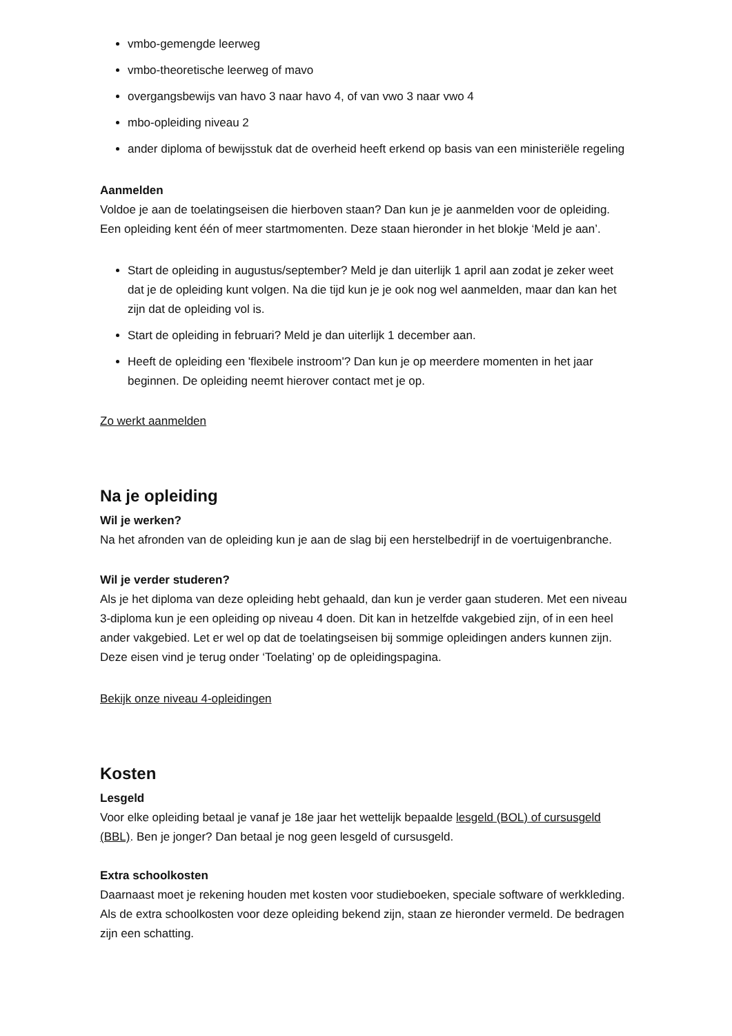vmbo-gemengde leerweg
vmbo-theoretische leerweg of mavo
overgangsbewijs van havo 3 naar havo 4, of van vwo 3 naar vwo 4
mbo-opleiding niveau 2
ander diploma of bewijsstuk dat de overheid heeft erkend op basis van een ministeriële regeling
Aanmelden
Voldoe je aan de toelatingseisen die hierboven staan? Dan kun je je aanmelden voor de opleiding. Een opleiding kent één of meer startmomenten. Deze staan hieronder in het blokje ‘Meld je aan’.
Start de opleiding in augustus/september? Meld je dan uiterlijk 1 april aan zodat je zeker weet dat je de opleiding kunt volgen. Na die tijd kun je je ook nog wel aanmelden, maar dan kan het zijn dat de opleiding vol is.
Start de opleiding in februari? Meld je dan uiterlijk 1 december aan.
Heeft de opleiding een 'flexibele instroom'? Dan kun je op meerdere momenten in het jaar beginnen. De opleiding neemt hierover contact met je op.
Zo werkt aanmelden
Na je opleiding
Wil je werken?
Na het afronden van de opleiding kun je aan de slag bij een herstelbedrijf in de voertuigenbranche.
Wil je verder studeren?
Als je het diploma van deze opleiding hebt gehaald, dan kun je verder gaan studeren. Met een niveau 3-diploma kun je een opleiding op niveau 4 doen. Dit kan in hetzelfde vakgebied zijn, of in een heel ander vakgebied. Let er wel op dat de toelatingseisen bij sommige opleidingen anders kunnen zijn. Deze eisen vind je terug onder ‘Toelating’ op de opleidingspagina.
Bekijk onze niveau 4-opleidingen
Kosten
Lesgeld
Voor elke opleiding betaal je vanaf je 18e jaar het wettelijk bepaalde lesgeld (BOL) of cursusgeld (BBL). Ben je jonger? Dan betaal je nog geen lesgeld of cursusgeld.
Extra schoolkosten
Daarnaast moet je rekening houden met kosten voor studieboeken, speciale software of werkkleding. Als de extra schoolkosten voor deze opleiding bekend zijn, staan ze hieronder vermeld. De bedragen zijn een schatting.